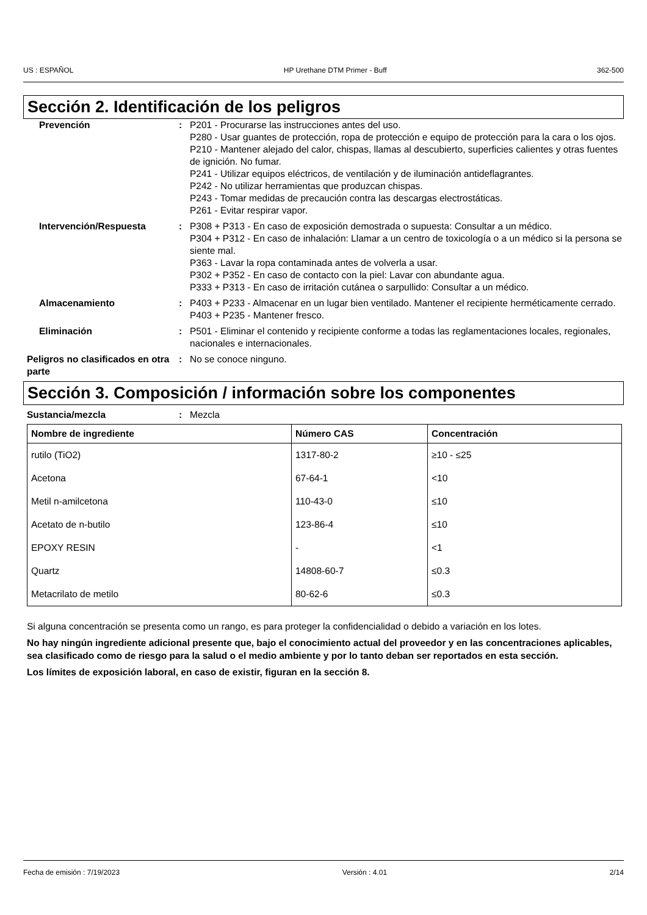US : ESPAÑOL HP Urethane DTM Primer - Buff 362-500
Sección 2. Identificación de los peligros
Prevención : P201 - Procurarse las instrucciones antes del uso.
P280 - Usar guantes de protección, ropa de protección e equipo de protección para la cara o los ojos.
P210 - Mantener alejado del calor, chispas, llamas al descubierto, superficies calientes y otras fuentes de ignición. No fumar.
P241 - Utilizar equipos eléctricos, de ventilación y de iluminación antideflagrantes.
P242 - No utilizar herramientas que produzcan chispas.
P243 - Tomar medidas de precaución contra las descargas electrostáticas.
P261 - Evitar respirar vapor.
Intervención/Respuesta : P308 + P313 - En caso de exposición demostrada o supuesta: Consultar a un médico.
P304 + P312 - En caso de inhalación: Llamar a un centro de toxicología o a un médico si la persona se siente mal.
P363 - Lavar la ropa contaminada antes de volverla a usar.
P302 + P352 - En caso de contacto con la piel: Lavar con abundante agua.
P333 + P313 - En caso de irritación cutánea o sarpullido: Consultar a un médico.
Almacenamiento : P403 + P233 - Almacenar en un lugar bien ventilado. Mantener el recipiente herméticamente cerrado.
P403 + P235 - Mantener fresco.
Eliminación : P501 - Eliminar el contenido y recipiente conforme a todas las reglamentaciones locales, regionales, nacionales e internacionales.
Peligros no clasificados en otra parte
: No se conoce ninguno.
Sección 3. Composición / información sobre los componentes
Sustancia/mezcla : Mezcla
| Nombre de ingrediente | Número CAS | Concentración |
| --- | --- | --- |
| rutilo (TiO2) | 1317-80-2 | ≥10 - ≤25 |
| Acetona | 67-64-1 | <10 |
| Metil n-amilcetona | 110-43-0 | ≤10 |
| Acetato de n-butilo | 123-86-4 | ≤10 |
| EPOXY RESIN | - | <1 |
| Quartz | 14808-60-7 | ≤0.3 |
| Metacrilato de metilo | 80-62-6 | ≤0.3 |
Si alguna concentración se presenta como un rango, es para proteger la confidencialidad o debido a variación en los lotes.
No hay ningún ingrediente adicional presente que, bajo el conocimiento actual del proveedor y en las concentraciones aplicables, sea clasificado como de riesgo para la salud o el medio ambiente y por lo tanto deban ser reportados en esta sección.
Los límites de exposición laboral, en caso de existir, figuran en la sección 8.
Fecha de emisión : 7/19/2023 Versión : 4.01 2/14